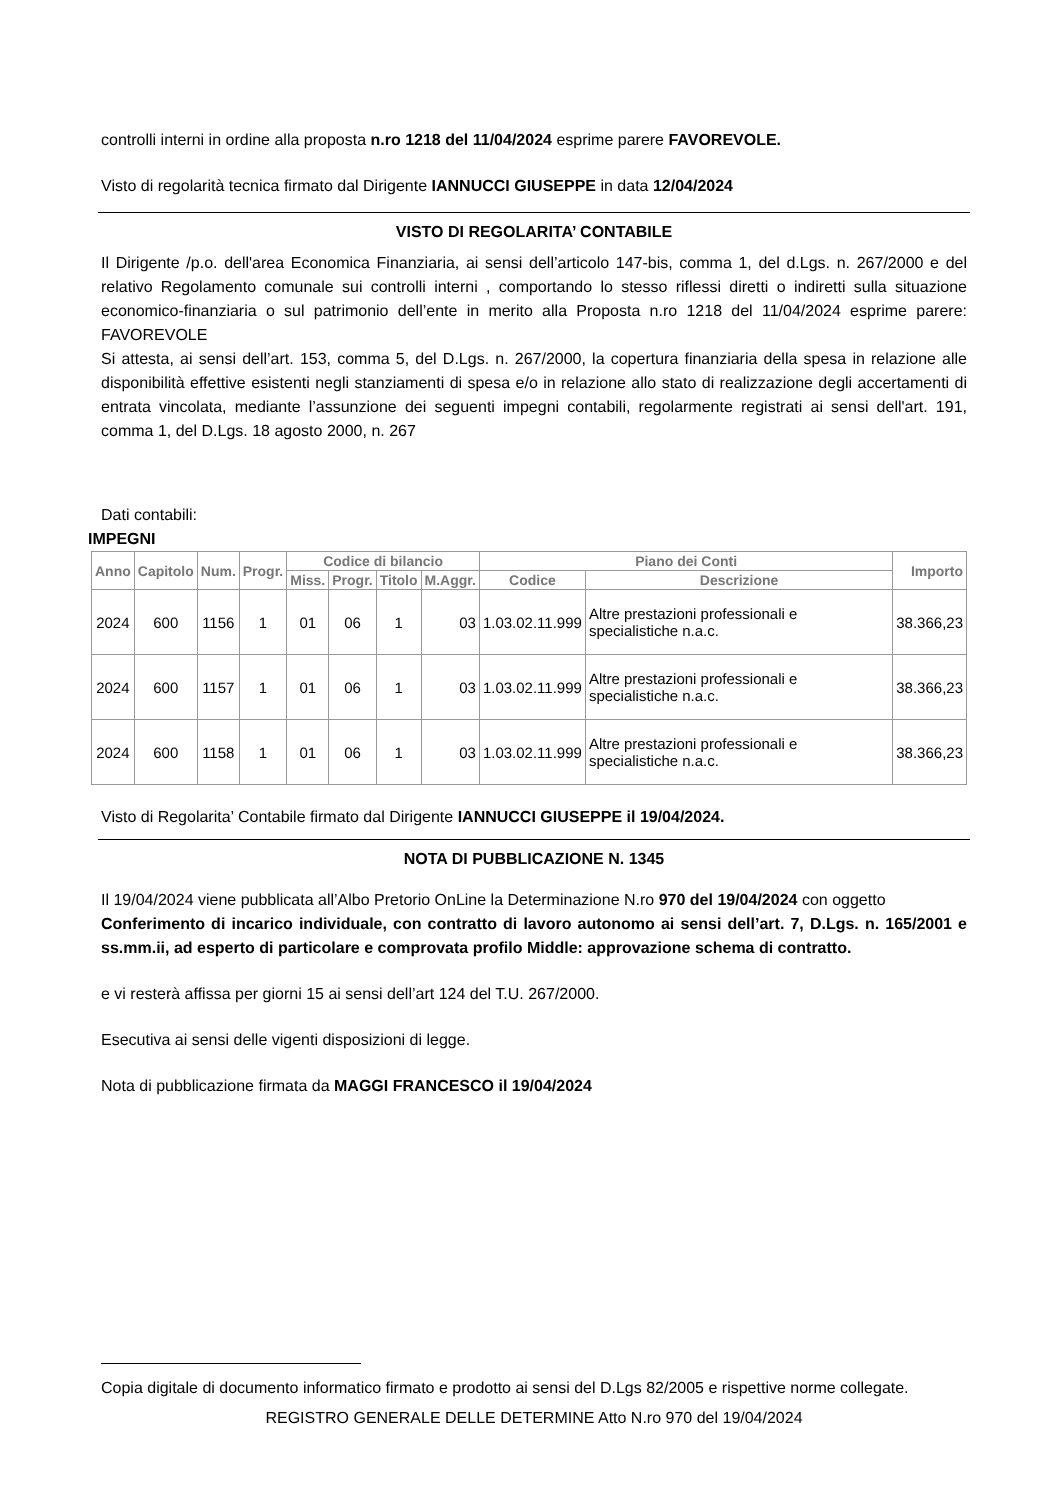controlli interni in ordine alla proposta n.ro 1218 del 11/04/2024 esprime parere FAVOREVOLE.
Visto di regolarità tecnica firmato dal Dirigente IANNUCCI GIUSEPPE in data 12/04/2024
VISTO DI REGOLARITA’ CONTABILE
Il Dirigente /p.o. dell'area Economica Finanziaria, ai sensi dell’articolo 147-bis, comma 1, del d.Lgs. n. 267/2000 e del relativo Regolamento comunale sui controlli interni , comportando lo stesso riflessi diretti o indiretti sulla situazione economico-finanziaria o sul patrimonio dell’ente in merito alla Proposta n.ro 1218 del 11/04/2024 esprime parere: FAVOREVOLE
Si attesta, ai sensi dell’art. 153, comma 5, del D.Lgs. n. 267/2000, la copertura finanziaria della spesa in relazione alle disponibilità effettive esistenti negli stanziamenti di spesa e/o in relazione allo stato di realizzazione degli accertamenti di entrata vincolata, mediante l’assunzione dei seguenti impegni contabili, regolarmente registrati ai sensi dell'art. 191, comma 1, del D.Lgs. 18 agosto 2000, n. 267
Dati contabili:
IMPEGNI
| Anno | Capitolo | Num. | Progr. | Codice di bilancio | | | | Piano dei Conti | | Importo |
| --- | --- | --- | --- | --- | --- | --- | --- | --- | --- | --- |
| | | | | Miss. | Progr. | Titolo | M.Aggr. | Codice | Descrizione | |
| 2024 | 600 | 1156 | 1 | 01 | 06 | 1 | 03 | 1.03.02.11.999 | Altre prestazioni professionali e specialistiche n.a.c. | 38.366,23 |
| 2024 | 600 | 1157 | 1 | 01 | 06 | 1 | 03 | 1.03.02.11.999 | Altre prestazioni professionali e specialistiche n.a.c. | 38.366,23 |
| 2024 | 600 | 1158 | 1 | 01 | 06 | 1 | 03 | 1.03.02.11.999 | Altre prestazioni professionali e specialistiche n.a.c. | 38.366,23 |
Visto di Regolarita’ Contabile firmato dal Dirigente IANNUCCI GIUSEPPE il 19/04/2024.
NOTA DI PUBBLICAZIONE N. 1345
Il 19/04/2024 viene pubblicata all’Albo Pretorio OnLine la Determinazione N.ro 970 del 19/04/2024 con oggetto
Conferimento di incarico individuale, con contratto di lavoro autonomo ai sensi dell’art. 7, D.Lgs. n. 165/2001 e ss.mm.ii, ad esperto di particolare e comprovata profilo Middle: approvazione schema di contratto.
e vi resterà affissa per giorni 15 ai sensi dell’art 124 del T.U. 267/2000.
Esecutiva ai sensi delle vigenti disposizioni di legge.
Nota di pubblicazione firmata da MAGGI FRANCESCO il 19/04/2024
Copia digitale di documento informatico firmato e prodotto ai sensi del D.Lgs 82/2005 e rispettive norme collegate.
REGISTRO GENERALE DELLE DETERMINE Atto N.ro 970 del 19/04/2024